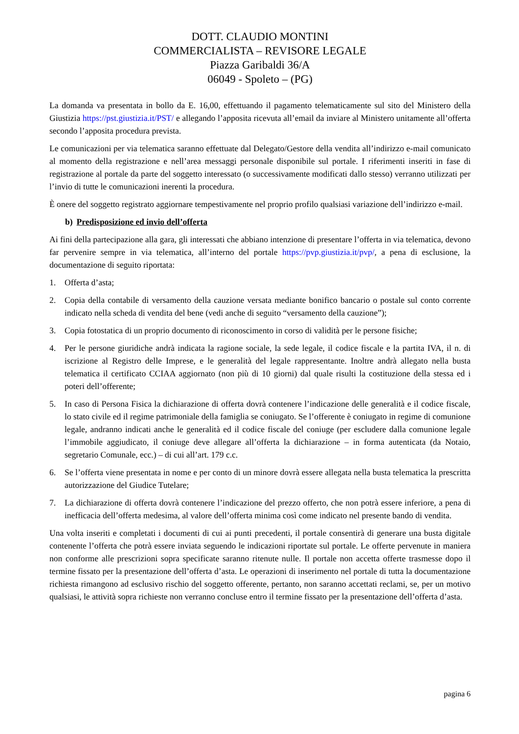DOTT. CLAUDIO MONTINI
COMMERCIALISTA – REVISORE LEGALE
Piazza Garibaldi 36/A
06049 - Spoleto – (PG)
La domanda va presentata in bollo da E. 16,00, effettuando il pagamento telematicamente sul sito del Ministero della Giustizia https://pst.giustizia.it/PST/ e allegando l’apposita ricevuta all’email da inviare al Ministero unitamente all’offerta secondo l’apposita procedura prevista.
Le comunicazioni per via telematica saranno effettuate dal Delegato/Gestore della vendita all’indirizzo e-mail comunicato al momento della registrazione e nell’area messaggi personale disponibile sul portale. I riferimenti inseriti in fase di registrazione al portale da parte del soggetto interessato (o successivamente modificati dallo stesso) verranno utilizzati per l’invio di tutte le comunicazioni inerenti la procedura.
È onere del soggetto registrato aggiornare tempestivamente nel proprio profilo qualsiasi variazione dell’indirizzo e-mail.
b) Predisposizione ed invio dell’offerta
Ai fini della partecipazione alla gara, gli interessati che abbiano intenzione di presentare l’offerta in via telematica, devono far pervenire sempre in via telematica, all’interno del portale https://pvp.giustizia.it/pvp/, a pena di esclusione, la documentazione di seguito riportata:
1. Offerta d’asta;
2. Copia della contabile di versamento della cauzione versata mediante bonifico bancario o postale sul conto corrente indicato nella scheda di vendita del bene (vedi anche di seguito “versamento della cauzione”);
3. Copia fotostatica di un proprio documento di riconoscimento in corso di validità per le persone fisiche;
4. Per le persone giuridiche andrà indicata la ragione sociale, la sede legale, il codice fiscale e la partita IVA, il n. di iscrizione al Registro delle Imprese, e le generalità del legale rappresentante. Inoltre andrà allegato nella busta telematica il certificato CCIAA aggiornato (non più di 10 giorni) dal quale risulti la costituzione della stessa ed i poteri dell’offerente;
5. In caso di Persona Fisica la dichiarazione di offerta dovrà contenere l’indicazione delle generalità e il codice fiscale, lo stato civile ed il regime patrimoniale della famiglia se coniugato. Se l’offerente è coniugato in regime di comunione legale, andranno indicati anche le generalità ed il codice fiscale del coniuge (per escludere dalla comunione legale l’immobile aggiudicato, il coniuge deve allegare all’offerta la dichiarazione – in forma autenticata (da Notaio, segretario Comunale, ecc.) – di cui all’art. 179 c.c.
6. Se l’offerta viene presentata in nome e per conto di un minore dovrà essere allegata nella busta telematica la prescritta autorizzazione del Giudice Tutelare;
7. La dichiarazione di offerta dovrà contenere l’indicazione del prezzo offerto, che non potrà essere inferiore, a pena di inefficacia dell’offerta medesima, al valore dell’offerta minima così come indicato nel presente bando di vendita.
Una volta inseriti e completati i documenti di cui ai punti precedenti, il portale consentirà di generare una busta digitale contenente l’offerta che potrà essere inviata seguendo le indicazioni riportate sul portale. Le offerte pervenute in maniera non conforme alle prescrizioni sopra specificate saranno ritenute nulle. Il portale non accetta offerte trasmesse dopo il termine fissato per la presentazione dell’offerta d’asta. Le operazioni di inserimento nel portale di tutta la documentazione richiesta rimangono ad esclusivo rischio del soggetto offerente, pertanto, non saranno accettati reclami, se, per un motivo qualsiasi, le attività sopra richieste non verranno concluse entro il termine fissato per la presentazione dell’offerta d’asta.
pagina 6